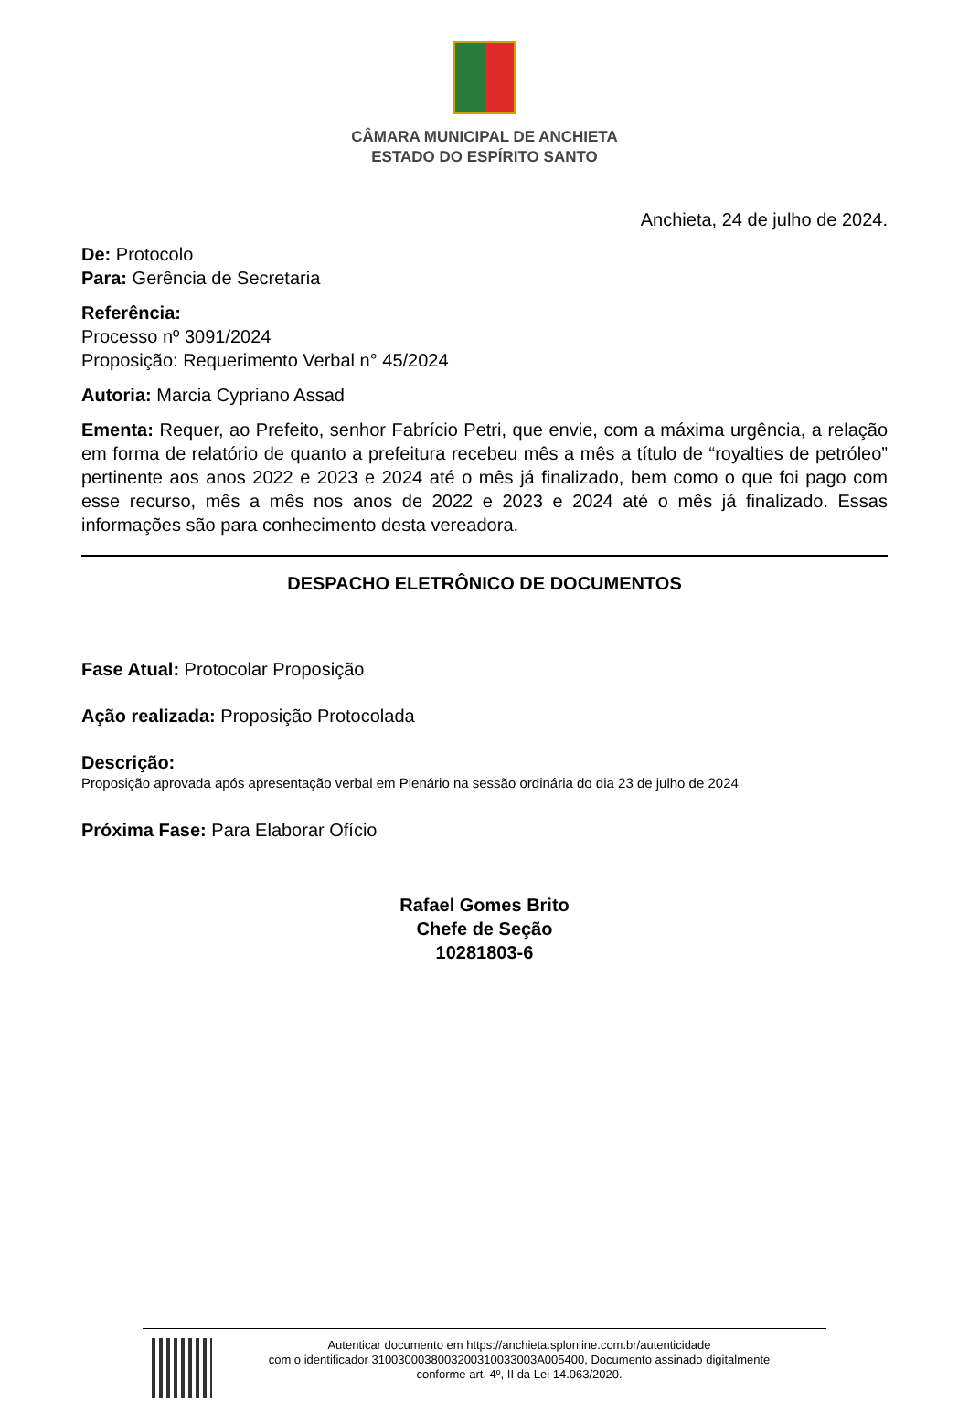CÂMARA MUNICIPAL DE ANCHIETA
ESTADO DO ESPÍRITO SANTO
Anchieta, 24 de julho de 2024.
De: Protocolo
Para: Gerência de Secretaria
Referência:
Processo nº 3091/2024
Proposição: Requerimento Verbal n° 45/2024
Autoria: Marcia Cypriano Assad
Ementa: Requer, ao Prefeito, senhor Fabrício Petri, que envie, com a máxima urgência, a relação em forma de relatório de quanto a prefeitura recebeu mês a mês a título de “royalties de petróleo” pertinente aos anos 2022 e 2023 e 2024 até o mês já finalizado, bem como o que foi pago com esse recurso, mês a mês nos anos de 2022 e 2023 e 2024 até o mês já finalizado. Essas informações são para conhecimento desta vereadora.
DESPACHO ELETRÔNICO DE DOCUMENTOS
Fase Atual: Protocolar Proposição
Ação realizada: Proposição Protocolada
Descrição:
Proposição aprovada após apresentação verbal em Plenário na sessão ordinária do dia 23 de julho de 2024
Próxima Fase: Para Elaborar Ofício
Rafael Gomes Brito
Chefe de Seção
10281803-6
Autenticar documento em https://anchieta.splonline.com.br/autenticidade
com o identificador 3100300038003200310033003A005400, Documento assinado digitalmente
conforme art. 4º, II da Lei 14.063/2020.